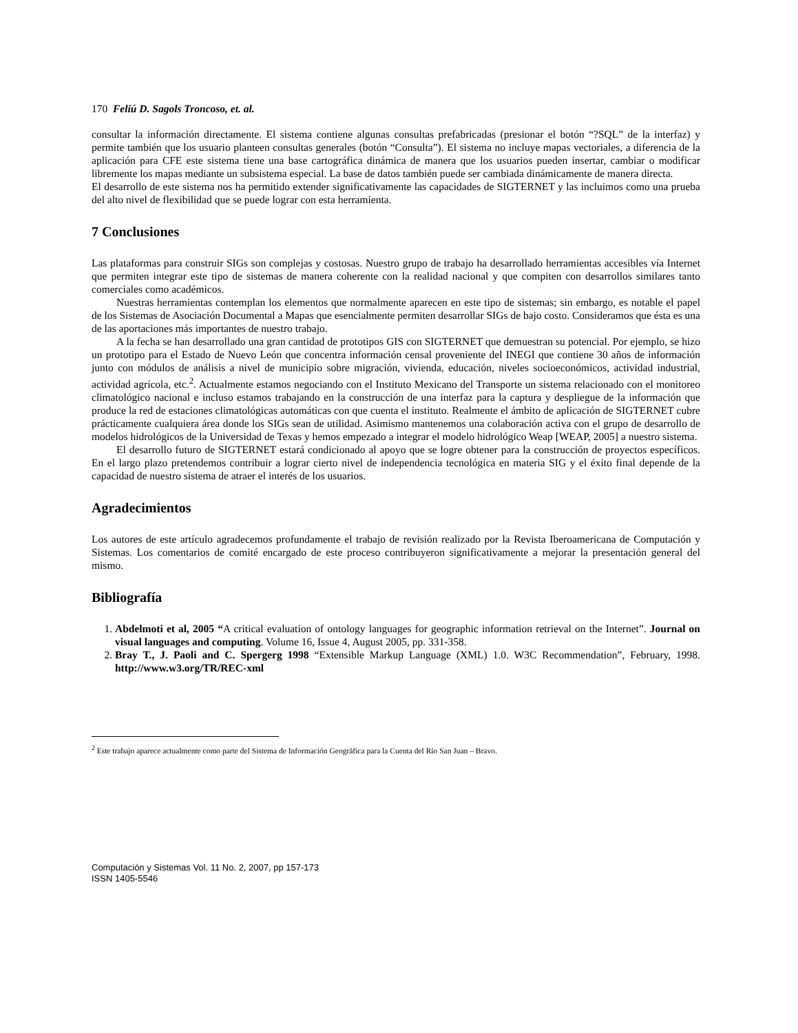170 Feliú D. Sagols Troncoso, et. al.
consultar la información directamente. El sistema contiene algunas consultas prefabricadas (presionar el botón “?SQL” de la interfaz) y permite también que los usuario planteen consultas generales (botón “Consulta”). El sistema no incluye mapas vectoriales, a diferencia de la aplicación para CFE este sistema tiene una base cartográfica dinámica de manera que los usuarios pueden insertar, cambiar o modificar libremente los mapas mediante un subsistema especial. La base de datos también puede ser cambiada dinámicamente de manera directa.
El desarrollo de este sistema nos ha permitido extender significativamente las capacidades de SIGTERNET y las incluimos como una prueba del alto nivel de flexibilidad que se puede lograr con esta herramienta.
7 Conclusiones
Las plataformas para construir SIGs son complejas y costosas. Nuestro grupo de trabajo ha desarrollado herramientas accesibles vía Internet que permiten integrar este tipo de sistemas de manera coherente con la realidad nacional y que compiten con desarrollos similares tanto comerciales como académicos.
Nuestras herramientas contemplan los elementos que normalmente aparecen en este tipo de sistemas; sin embargo, es notable el papel de los Sistemas de Asociación Documental a Mapas que esencialmente permiten desarrollar SIGs de bajo costo. Consideramos que ésta es una de las aportaciones más importantes de nuestro trabajo.
A la fecha se han desarrollado una gran cantidad de prototipos GIS con SIGTERNET que demuestran su potencial. Por ejemplo, se hizo un prototipo para el Estado de Nuevo León que concentra información censal proveniente del INEGI que contiene 30 años de información junto con módulos de análisis a nivel de municipio sobre migración, vivienda, educación, niveles socioeconómicos, actividad industrial, actividad agrícola, etc.<sup>2</sup>. Actualmente estamos negociando con el Instituto Mexicano del Transporte un sistema relacionado con el monitoreo climatológico nacional e incluso estamos trabajando en la construcción de una interfaz para la captura y despliegue de la información que produce la red de estaciones climatológicas automáticas con que cuenta el instituto. Realmente el ámbito de aplicación de SIGTERNET cubre prácticamente cualquiera área donde los SIGs sean de utilidad. Asimismo mantenemos una colaboración activa con el grupo de desarrollo de modelos hidrológicos de la Universidad de Texas y hemos empezado a integrar el modelo hidrológico Weap [WEAP, 2005] a nuestro sistema.
El desarrollo futuro de SIGTERNET estará condicionado al apoyo que se logre obtener para la construcción de proyectos específicos. En el largo plazo pretendemos contribuir a lograr cierto nivel de independencia tecnológica en materia SIG y el éxito final depende de la capacidad de nuestro sistema de atraer el interés de los usuarios.
Agradecimientos
Los autores de este artículo agradecemos profundamente el trabajo de revisión realizado por la Revista Iberoamericana de Computación y Sistemas. Los comentarios de comité encargado de este proceso contribuyeron significativamente a mejorar la presentación general del mismo.
Bibliografía
1. Abdelmoti et al, 2005 “A critical evaluation of ontology languages for geographic information retrieval on the Internet”. Journal on visual languages and computing. Volume 16, Issue 4, August 2005, pp. 331-358.
2. Bray T., J. Paoli and C. Spergerg 1998 “Extensible Markup Language (XML) 1.0. W3C Recommendation”, February, 1998. http://www.w3.org/TR/REC-xml
<sup>2</sup> Este trabajo aparece actualmente como parte del Sistema de Información Geográfica para la Cuenta del Río San Juan – Bravo.
Computación y Sistemas Vol. 11 No. 2, 2007, pp 157-173
ISSN 1405-5546